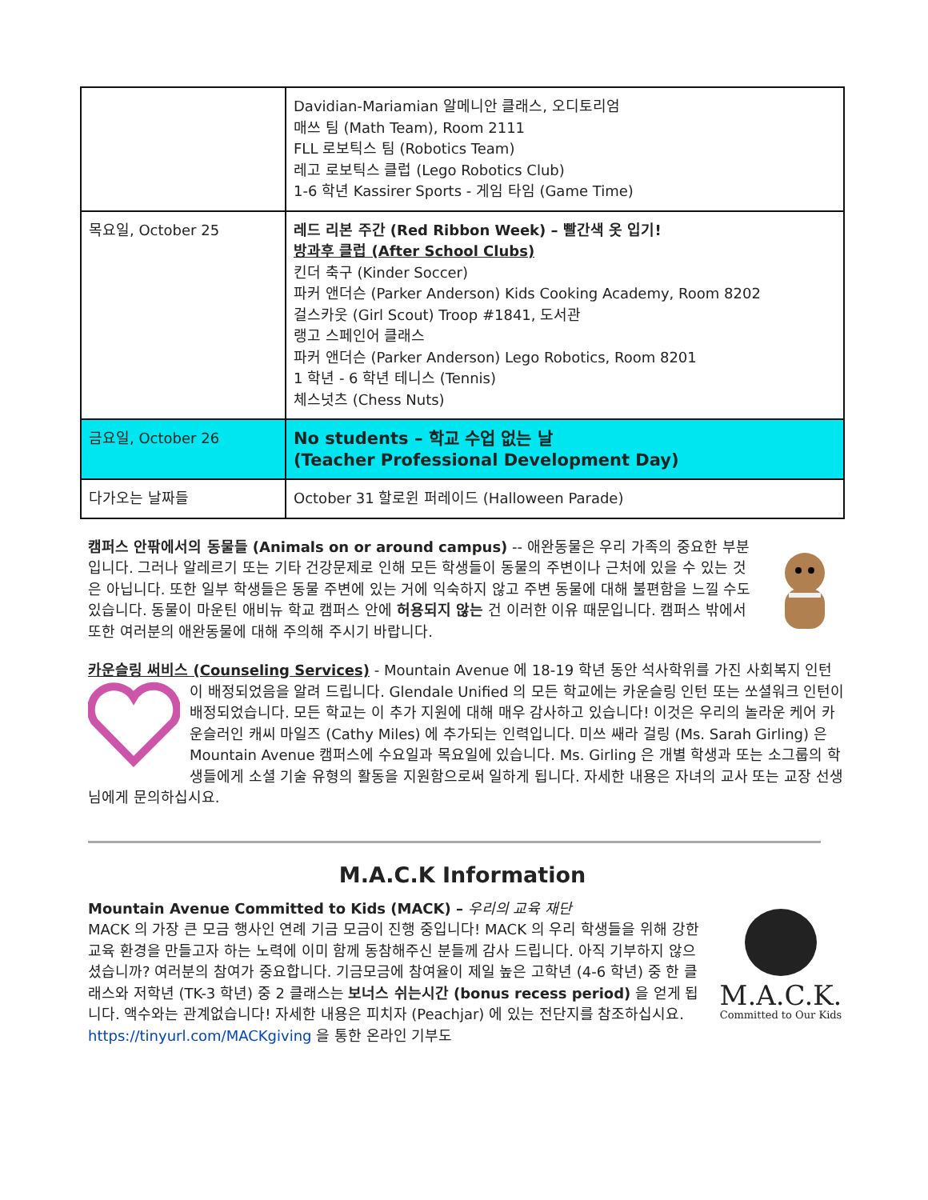| | Davidian-Mariamian 알메니안 클래스, 오디토리엄 매쓰 팀 (Math Team), Room 2111 FLL 로보틱스 팀 (Robotics Team) 레고 로보틱스 클럽 (Lego Robotics Club) 1-6 학년 Kassirer Sports - 게임 타임 (Game Time) |
| 목요일, October 25 | 레드 리본 주간 (Red Ribbon Week) – 빨간색 옷 입기! 방과후 클럽 (After School Clubs) 킨더 축구 (Kinder Soccer) 파커 앤더슨 (Parker Anderson) Kids Cooking Academy, Room 8202 걸스카웃 (Girl Scout) Troop #1841, 도서관 랭고 스페인어 클래스 파커 앤더슨 (Parker Anderson) Lego Robotics, Room 8201 1 학년 - 6 학년 테니스 (Tennis) 체스넛츠 (Chess Nuts) |
| 금요일, October 26 | No students – 학교 수업 없는 날 (Teacher Professional Development Day) |
| 다가오는 날짜들 | October 31 할로윈 퍼레이드 (Halloween Parade) |
캠퍼스 안팎에서의 동물들 (Animals on or around campus) -- 애완동물은 우리 가족의 중요한 부분입니다. 그러나 알레르기 또는 기타 건강문제로 인해 모든 학생들이 동물의 주변이나 근처에 있을 수 있는 것은 아닙니다. 또한 일부 학생들은 동물 주변에 있는 거에 익숙하지 않고 주변 동물에 대해 불편함을 느낄 수도 있습니다. 동물이 마운틴 애비뉴 학교 캠퍼스 안에 허용되지 않는 건 이러한 이유 때문입니다. 캠퍼스 밖에서 또한 여러분의 애완동물에 대해 주의해 주시기 바랍니다.
카운슬링 써비스 (Counseling Services) - Mountain Avenue 에 18-19 학년 동안 석사학위를 가진 사회복지 인턴이 배정되었음을 알려 드립니다. Glendale Unified 의 모든 학교에는 카운슬링 인턴 또는 쏘셜워크 인턴이 배정되었습니다. 모든 학교는 이 추가 지원에 대해 매우 감사하고 있습니다! 이것은 우리의 놀라운 케어 카운슬러인 캐씨 마일즈 (Cathy Miles) 에 추가되는 인력입니다. 미쓰 쌔라 걸링 (Ms. Sarah Girling) 은 Mountain Avenue 캠퍼스에 수요일과 목요일에 있습니다. Ms. Girling 은 개별 학생과 또는 소그룹의 학생들에게 소셜 기술 유형의 활동을 지원함으로써 일하게 됩니다. 자세한 내용은 자녀의 교사 또는 교장 선생님에게 문의하십시요.
M.A.C.K Information
M.A.C.K.
Committed to Our Kids
Mountain Avenue Committed to Kids (MACK) – 우리의 교육 재단
MACK 의 가장 큰 모금 행사인 연례 기금 모금이 진행 중입니다! MACK 의 우리 학생들을 위해 강한 교육 환경을 만들고자 하는 노력에 이미 함께 동참해주신 분들께 감사 드립니다. 아직 기부하지 않으셨습니까? 여러분의 참여가 중요합니다. 기금모금에 참여율이 제일 높은 고학년 (4-6 학년) 중 한 클래스와 저학년 (TK-3 학년) 중 2 클래스는 보너스 쉬는시간 (bonus recess period) 을 얻게 됩니다. 액수와는 관계없습니다! 자세한 내용은 피치자 (Peachjar) 에 있는 전단지를 참조하십시요. https://tinyurl.com/MACKgiving 을 통한 온라인 기부도